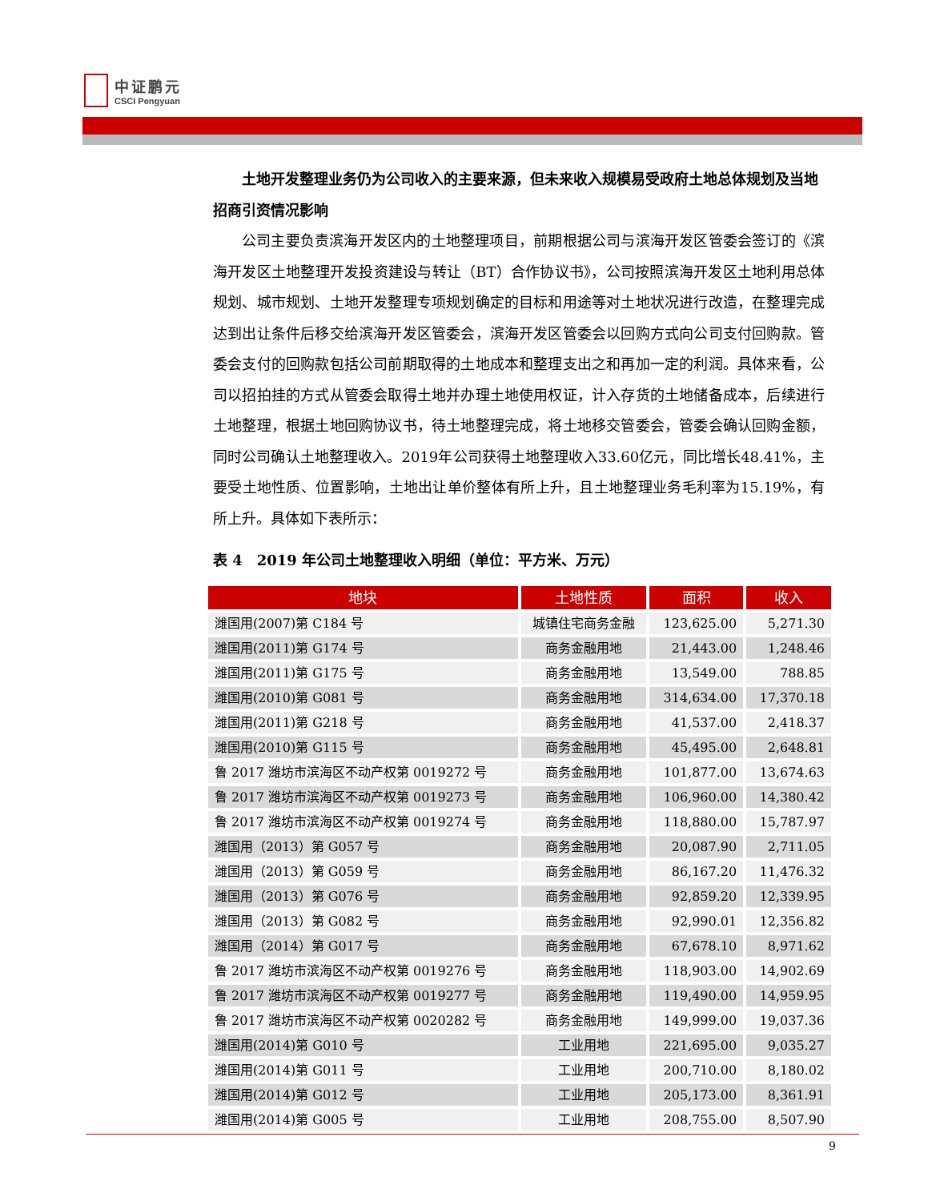中证鹏元
CSCI Pengyuan
土地开发整理业务仍为公司收入的主要来源，但未来收入规模易受政府土地总体规划及当地招商引资情况影响
公司主要负责滨海开发区内的土地整理项目，前期根据公司与滨海开发区管委会签订的《滨海开发区土地整理开发投资建设与转让（BT）合作协议书》，公司按照滨海开发区土地利用总体规划、城市规划、土地开发整理专项规划确定的目标和用途等对土地状况进行改造，在整理完成达到出让条件后移交给滨海开发区管委会，滨海开发区管委会以回购方式向公司支付回购款。管委会支付的回购款包括公司前期取得的土地成本和整理支出之和再加一定的利润。具体来看，公司以招拍挂的方式从管委会取得土地并办理土地使用权证，计入存货的土地储备成本，后续进行土地整理，根据土地回购协议书，待土地整理完成，将土地移交管委会，管委会确认回购金额，同时公司确认土地整理收入。2019年公司获得土地整理收入33.60亿元，同比增长48.41%，主要受土地性质、位置影响，土地出让单价整体有所上升，且土地整理业务毛利率为15.19%，有所上升。具体如下表所示：
表 4　2019 年公司土地整理收入明细（单位：平方米、万元）
| 地块 | 土地性质 | 面积 | 收入 |
| --- | --- | --- | --- |
| 潍国用(2007)第 C184 号 | 城镇住宅商务金融 | 123,625.00 | 5,271.30 |
| 潍国用(2011)第 G174 号 | 商务金融用地 | 21,443.00 | 1,248.46 |
| 潍国用(2011)第 G175 号 | 商务金融用地 | 13,549.00 | 788.85 |
| 潍国用(2010)第 G081 号 | 商务金融用地 | 314,634.00 | 17,370.18 |
| 潍国用(2011)第 G218 号 | 商务金融用地 | 41,537.00 | 2,418.37 |
| 潍国用(2010)第 G115 号 | 商务金融用地 | 45,495.00 | 2,648.81 |
| 鲁 2017 潍坊市滨海区不动产权第 0019272 号 | 商务金融用地 | 101,877.00 | 13,674.63 |
| 鲁 2017 潍坊市滨海区不动产权第 0019273 号 | 商务金融用地 | 106,960.00 | 14,380.42 |
| 鲁 2017 潍坊市滨海区不动产权第 0019274 号 | 商务金融用地 | 118,880.00 | 15,787.97 |
| 潍国用（2013）第 G057 号 | 商务金融用地 | 20,087.90 | 2,711.05 |
| 潍国用（2013）第 G059 号 | 商务金融用地 | 86,167.20 | 11,476.32 |
| 潍国用（2013）第 G076 号 | 商务金融用地 | 92,859.20 | 12,339.95 |
| 潍国用（2013）第 G082 号 | 商务金融用地 | 92,990.01 | 12,356.82 |
| 潍国用（2014）第 G017 号 | 商务金融用地 | 67,678.10 | 8,971.62 |
| 鲁 2017 潍坊市滨海区不动产权第 0019276 号 | 商务金融用地 | 118,903.00 | 14,902.69 |
| 鲁 2017 潍坊市滨海区不动产权第 0019277 号 | 商务金融用地 | 119,490.00 | 14,959.95 |
| 鲁 2017 潍坊市滨海区不动产权第 0020282 号 | 商务金融用地 | 149,999.00 | 19,037.36 |
| 潍国用(2014)第 G010 号 | 工业用地 | 221,695.00 | 9,035.27 |
| 潍国用(2014)第 G011 号 | 工业用地 | 200,710.00 | 8,180.02 |
| 潍国用(2014)第 G012 号 | 工业用地 | 205,173.00 | 8,361.91 |
| 潍国用(2014)第 G005 号 | 工业用地 | 208,755.00 | 8,507.90 |
9